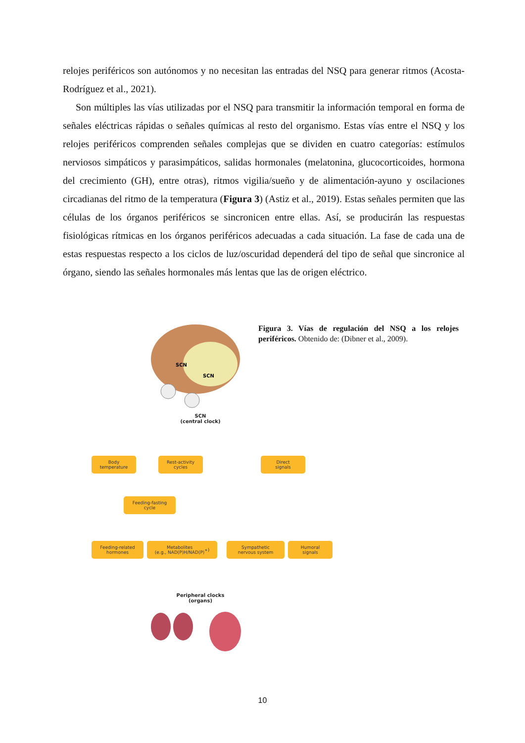relojes periféricos son autónomos y no necesitan las entradas del NSQ para generar ritmos (Acosta-Rodríguez et al., 2021).
Son múltiples las vías utilizadas por el NSQ para transmitir la información temporal en forma de señales eléctricas rápidas o señales químicas al resto del organismo. Estas vías entre el NSQ y los relojes periféricos comprenden señales complejas que se dividen en cuatro categorías: estímulos nerviosos simpáticos y parasimpáticos, salidas hormonales (melatonina, glucocorticoides, hormona del crecimiento (GH), entre otras), ritmos vigilia/sueño y de alimentación-ayuno y oscilaciones circadianas del ritmo de la temperatura (Figura 3) (Astiz et al., 2019). Estas señales permiten que las células de los órganos periféricos se sincronicen entre ellas. Así, se producirán las respuestas fisiológicas rítmicas en los órganos periféricos adecuadas a cada situación. La fase de cada una de estas respuestas respecto a los ciclos de luz/oscuridad dependerá del tipo de señal que sincronice al órgano, siendo las señales hormonales más lentas que las de origen eléctrico.
Figura 3. Vías de regulación del NSQ a los relojes periféricos. Obtenido de: (Dibner et al., 2009).
SCN
SCN
SCN
(central clock)
Body
temperature
Rest-activity
cycles
Direct
signals
Feeding-fasting
cycle
Feeding-related
hormones
Metabolites
(e.g., NAD(P)H/NAD(P)<sup>+</sup>)
Sympathetic
nervous system
Humoral
signals
Peripheral clocks
(organs)
10